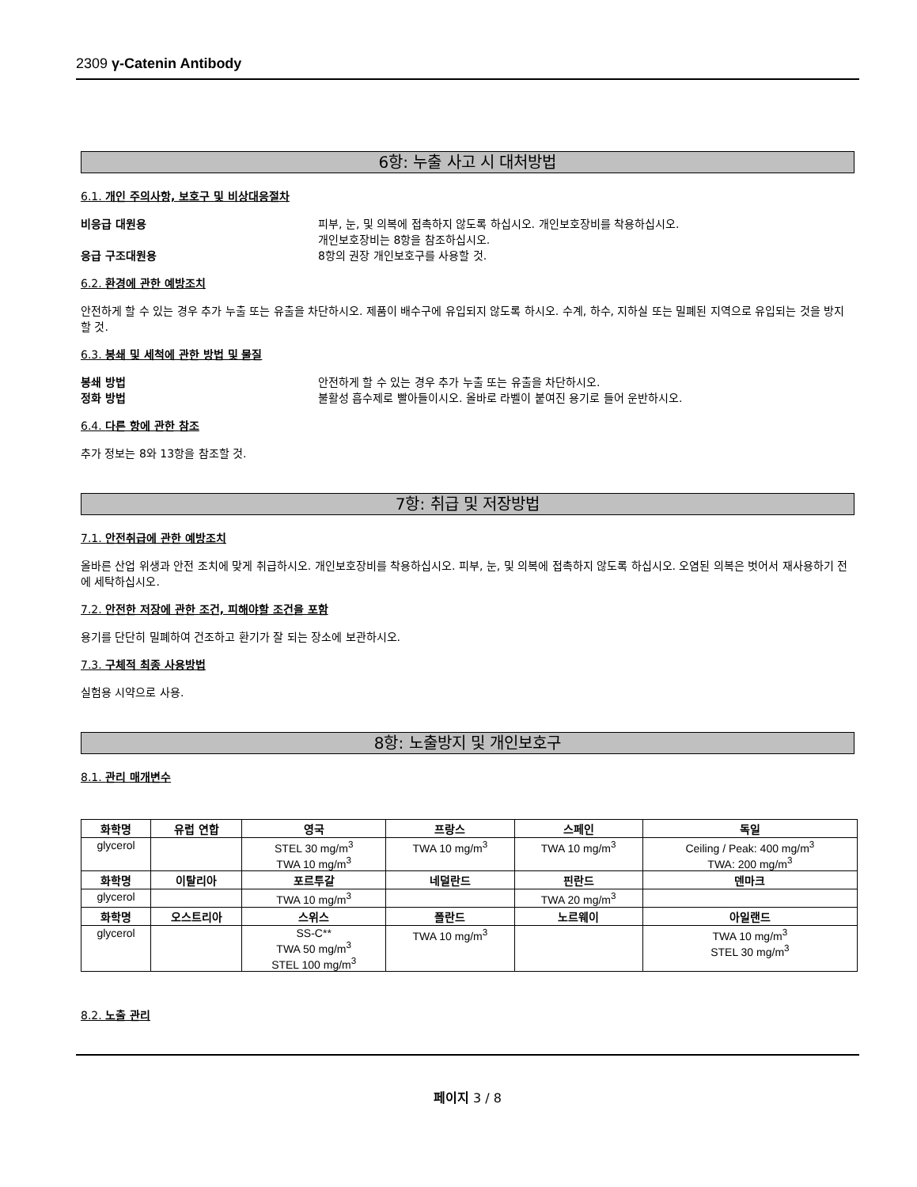2309 γ-Catenin Antibody
6항: 누출 사고 시 대처방법
6.1. 개인 주의사항, 보호구 및 비상대응절차
비응급 대원용 피부, 눈, 및 의복에 접촉하지 않도록 하십시오. 개인보호장비를 착용하십시오.
개인보호장비는 8항을 참조하십시오.
응급 구조대원용 8항의 권장 개인보호구를 사용할 것.
6.2. 환경에 관한 예방조치
안전하게 할 수 있는 경우 추가 누출 또는 유출을 차단하시오. 제품이 배수구에 유입되지 않도록 하시오. 수계, 하수, 지하실 또는 밀폐된 지역으로 유입되는 것을 방지할 것.
6.3. 봉쇄 및 세척에 관한 방법 및 물질
봉쇄 방법 안전하게 할 수 있는 경우 추가 누출 또는 유출을 차단하시오.
정화 방법 불활성 흡수제로 빨아들이시오. 올바로 라벨이 붙여진 용기로 들어 운반하시오.
6.4. 다른 항에 관한 참조
추가 정보는 8와 13항을 참조할 것.
7항: 취급 및 저장방법
7.1. 안전취급에 관한 예방조치
올바른 산업 위생과 안전 조치에 맞게 취급하시오. 개인보호장비를 착용하십시오. 피부, 눈, 및 의복에 접촉하지 않도록 하십시오. 오염된 의복은 벗어서 재사용하기 전에 세탁하십시오.
7.2. 안전한 저장에 관한 조건, 피해야할 조건을 포함
용기를 단단히 밀폐하여 건조하고 환기가 잘 되는 장소에 보관하시오.
7.3. 구체적 최종 사용방법
실험용 시약으로 사용.
8항: 노출방지 및 개인보호구
8.1. 관리 매개변수
| 화학명 | 유럽 연합 | 영국 | 프랑스 | 스페인 | 독일 |
| --- | --- | --- | --- | --- | --- |
| glycerol | | STEL 30 mg/m<sup>3</sup> TWA 10 mg/m<sup>3</sup> | TWA 10 mg/m<sup>3</sup> | TWA 10 mg/m<sup>3</sup> | Ceiling / Peak: 400 mg/m<sup>3</sup> TWA: 200 mg/m<sup>3</sup> |
| 화학명 | 이탈리아 | 포르투갈 | 네덜란드 | 핀란드 | 덴마크 |
| glycerol | | TWA 10 mg/m<sup>3</sup> | | TWA 20 mg/m<sup>3</sup> | |
| 화학명 | 오스트리아 | 스위스 | 폴란드 | 노르웨이 | 아일랜드 |
| glycerol | | SS-C** TWA 50 mg/m<sup>3</sup> STEL 100 mg/m<sup>3</sup> | TWA 10 mg/m<sup>3</sup> | | TWA 10 mg/m<sup>3</sup> STEL 30 mg/m<sup>3</sup> |
8.2. 노출 관리
페이지 3 / 8